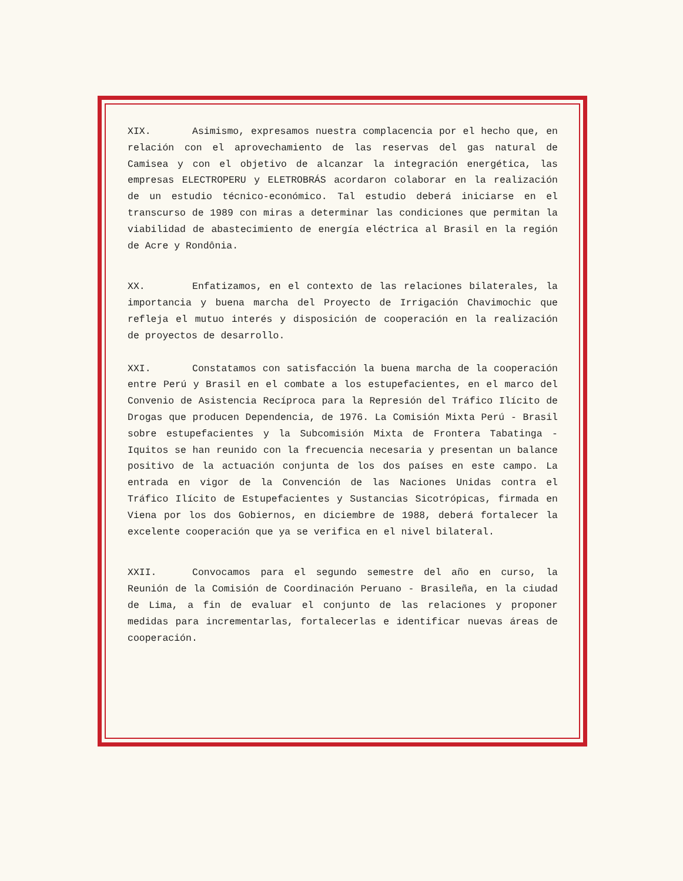XIX. Asimismo, expresamos nuestra complacencia por el hecho que, en relación con el aprovechamiento de las reservas del gas natural de Camisea y con el objetivo de alcanzar la integración energética, las empresas ELECTROPERU y ELETROBRÁS acordaron colaborar en la realización de un estudio técnico-económico. Tal estudio deberá iniciarse en el transcurso de 1989 con miras a determinar las condiciones que permitan la viabilidad de abastecimiento de energía eléctrica al Brasil en la región de Acre y Rondônia.
XX. Enfatizamos, en el contexto de las relaciones bilaterales, la importancia y buena marcha del Proyecto de Irrigación Chavimochic que refleja el mutuo interés y disposición de cooperación en la realización de proyectos de desarrollo.
XXI. Constatamos con satisfacción la buena marcha de la cooperación entre Perú y Brasil en el combate a los estupefacientes, en el marco del Convenio de Asistencia Recíproca para la Represión del Tráfico Ilícito de Drogas que producen Dependencia, de 1976. La Comisión Mixta Perú - Brasil sobre estupefacientes y la Subcomisión Mixta de Frontera Tabatinga - Iquitos se han reunido con la frecuencia necesaria y presentan un balance positivo de la actuación conjunta de los dos países en este campo. La entrada en vigor de la Convención de las Naciones Unidas contra el Tráfico Ilícito de Estupefacientes y Sustancias Sicotrópicas, firmada en Viena por los dos Gobiernos, en diciembre de 1988, deberá fortalecer la excelente cooperación que ya se verifica en el nivel bilateral.
XXII. Convocamos para el segundo semestre del año en curso, la Reunión de la Comisión de Coordinación Peruano - Brasileña, en la ciudad de Lima, a fin de evaluar el conjunto de las relaciones y proponer medidas para incrementarlas, fortalecerlas e identificar nuevas áreas de cooperación.